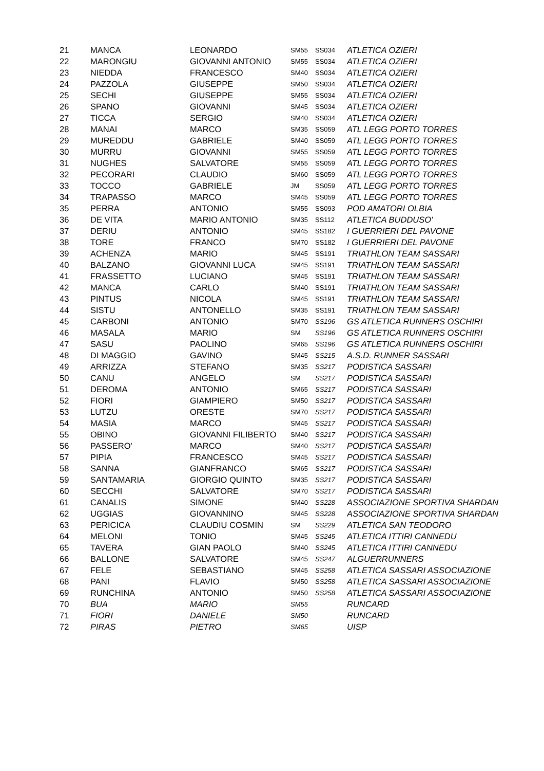| 21 | MANCA | LEONARDO | SM55 | SS034 | ATLETICA OZIERI |
| 22 | MARONGIU | GIOVANNI ANTONIO | SM55 | SS034 | ATLETICA OZIERI |
| 23 | NIEDDA | FRANCESCO | SM40 | SS034 | ATLETICA OZIERI |
| 24 | PAZZOLA | GIUSEPPE | SM50 | SS034 | ATLETICA OZIERI |
| 25 | SECHI | GIUSEPPE | SM55 | SS034 | ATLETICA OZIERI |
| 26 | SPANO | GIOVANNI | SM45 | SS034 | ATLETICA OZIERI |
| 27 | TICCA | SERGIO | SM40 | SS034 | ATLETICA OZIERI |
| 28 | MANAI | MARCO | SM35 | SS059 | ATL LEGG PORTO TORRES |
| 29 | MUREDDU | GABRIELE | SM40 | SS059 | ATL LEGG PORTO TORRES |
| 30 | MURRU | GIOVANNI | SM55 | SS059 | ATL LEGG PORTO TORRES |
| 31 | NUGHES | SALVATORE | SM55 | SS059 | ATL LEGG PORTO TORRES |
| 32 | PECORARI | CLAUDIO | SM60 | SS059 | ATL LEGG PORTO TORRES |
| 33 | TOCCO | GABRIELE | JM | SS059 | ATL LEGG PORTO TORRES |
| 34 | TRAPASSO | MARCO | SM45 | SS059 | ATL LEGG PORTO TORRES |
| 35 | PERRA | ANTONIO | SM55 | SS093 | POD AMATORI OLBIA |
| 36 | DE VITA | MARIO ANTONIO | SM35 | SS112 | ATLETICA BUDDUSO' |
| 37 | DERIU | ANTONIO | SM45 | SS182 | I GUERRIERI DEL PAVONE |
| 38 | TORE | FRANCO | SM70 | SS182 | I GUERRIERI DEL PAVONE |
| 39 | ACHENZA | MARIO | SM45 | SS191 | TRIATHLON TEAM SASSARI |
| 40 | BALZANO | GIOVANNI LUCA | SM45 | SS191 | TRIATHLON TEAM SASSARI |
| 41 | FRASSETTO | LUCIANO | SM45 | SS191 | TRIATHLON TEAM SASSARI |
| 42 | MANCA | CARLO | SM40 | SS191 | TRIATHLON TEAM SASSARI |
| 43 | PINTUS | NICOLA | SM45 | SS191 | TRIATHLON TEAM SASSARI |
| 44 | SISTU | ANTONELLO | SM35 | SS191 | TRIATHLON TEAM SASSARI |
| 45 | CARBONI | ANTONIO | SM70 | SS196 | GS ATLETICA RUNNERS OSCHIRI |
| 46 | MASALA | MARIO | SM | SS196 | GS ATLETICA RUNNERS OSCHIRI |
| 47 | SASU | PAOLINO | SM65 | SS196 | GS ATLETICA RUNNERS OSCHIRI |
| 48 | DI MAGGIO | GAVINO | SM45 | SS215 | A.S.D. RUNNER SASSARI |
| 49 | ARRIZZA | STEFANO | SM35 | SS217 | PODISTICA SASSARI |
| 50 | CANU | ANGELO | SM | SS217 | PODISTICA SASSARI |
| 51 | DEROMA | ANTONIO | SM65 | SS217 | PODISTICA SASSARI |
| 52 | FIORI | GIAMPIERO | SM50 | SS217 | PODISTICA SASSARI |
| 53 | LUTZU | ORESTE | SM70 | SS217 | PODISTICA SASSARI |
| 54 | MASIA | MARCO | SM45 | SS217 | PODISTICA SASSARI |
| 55 | OBINO | GIOVANNI FILIBERTO | SM40 | SS217 | PODISTICA SASSARI |
| 56 | PASSERO' | MARCO | SM40 | SS217 | PODISTICA SASSARI |
| 57 | PIPIA | FRANCESCO | SM45 | SS217 | PODISTICA SASSARI |
| 58 | SANNA | GIANFRANCO | SM65 | SS217 | PODISTICA SASSARI |
| 59 | SANTAMARIA | GIORGIO QUINTO | SM35 | SS217 | PODISTICA SASSARI |
| 60 | SECCHI | SALVATORE | SM70 | SS217 | PODISTICA SASSARI |
| 61 | CANALIS | SIMONE | SM40 | SS228 | ASSOCIAZIONE SPORTIVA SHARDAN |
| 62 | UGGIAS | GIOVANNINO | SM45 | SS228 | ASSOCIAZIONE SPORTIVA SHARDAN |
| 63 | PERICICA | CLAUDIU COSMIN | SM | SS229 | ATLETICA SAN TEODORO |
| 64 | MELONI | TONIO | SM45 | SS245 | ATLETICA ITTIRI CANNEDU |
| 65 | TAVERA | GIAN PAOLO | SM40 | SS245 | ATLETICA ITTIRI CANNEDU |
| 66 | BALLONE | SALVATORE | SM45 | SS247 | ALGUERRUNNERS |
| 67 | FELE | SEBASTIANO | SM45 | SS258 | ATLETICA SASSARI ASSOCIAZIONE |
| 68 | PANI | FLAVIO | SM50 | SS258 | ATLETICA SASSARI ASSOCIAZIONE |
| 69 | RUNCHINA | ANTONIO | SM50 | SS258 | ATLETICA SASSARI ASSOCIAZIONE |
| 70 | BUA | MARIO | SM55 | | RUNCARD |
| 71 | FIORI | DANIELE | SM50 | | RUNCARD |
| 72 | PIRAS | PIETRO | SM65 | | UISP |